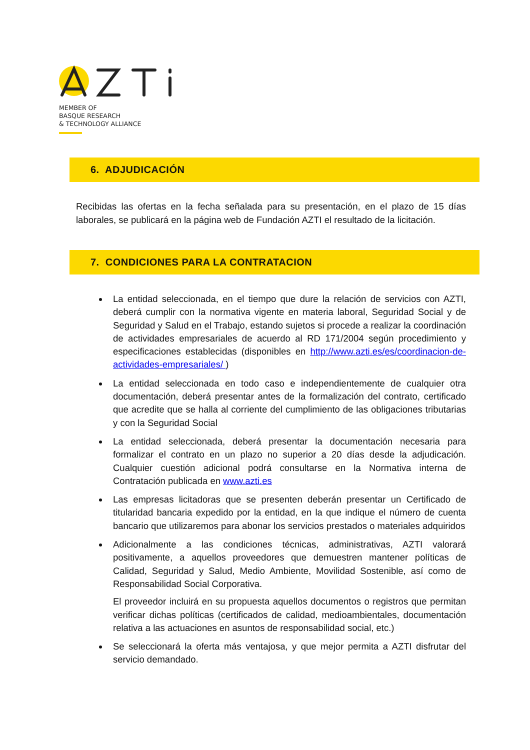MEMBER OF
BASQUE RESEARCH
& TECHNOLOGY ALLIANCE
6. ADJUDICACIÓN
Recibidas las ofertas en la fecha señalada para su presentación, en el plazo de 15 días laborales, se publicará en la página web de Fundación AZTI el resultado de la licitación.
7. CONDICIONES PARA LA CONTRATACION
La entidad seleccionada, en el tiempo que dure la relación de servicios con AZTI, deberá cumplir con la normativa vigente en materia laboral, Seguridad Social y de Seguridad y Salud en el Trabajo, estando sujetos si procede a realizar la coordinación de actividades empresariales de acuerdo al RD 171/2004 según procedimiento y especificaciones establecidas (disponibles en http://www.azti.es/es/coordinacion-de-actividades-empresariales/ )
La entidad seleccionada en todo caso e independientemente de cualquier otra documentación, deberá presentar antes de la formalización del contrato, certificado que acredite que se halla al corriente del cumplimiento de las obligaciones tributarias y con la Seguridad Social
La entidad seleccionada, deberá presentar la documentación necesaria para formalizar el contrato en un plazo no superior a 20 días desde la adjudicación. Cualquier cuestión adicional podrá consultarse en la Normativa interna de Contratación publicada en www.azti.es
Las empresas licitadoras que se presenten deberán presentar un Certificado de titularidad bancaria expedido por la entidad, en la que indique el número de cuenta bancario que utilizaremos para abonar los servicios prestados o materiales adquiridos
Adicionalmente a las condiciones técnicas, administrativas, AZTI valorará positivamente, a aquellos proveedores que demuestren mantener políticas de Calidad, Seguridad y Salud, Medio Ambiente, Movilidad Sostenible, así como de Responsabilidad Social Corporativa.
El proveedor incluirá en su propuesta aquellos documentos o registros que permitan verificar dichas políticas (certificados de calidad, medioambientales, documentación relativa a las actuaciones en asuntos de responsabilidad social, etc.)
Se seleccionará la oferta más ventajosa, y que mejor permita a AZTI disfrutar del servicio demandado.